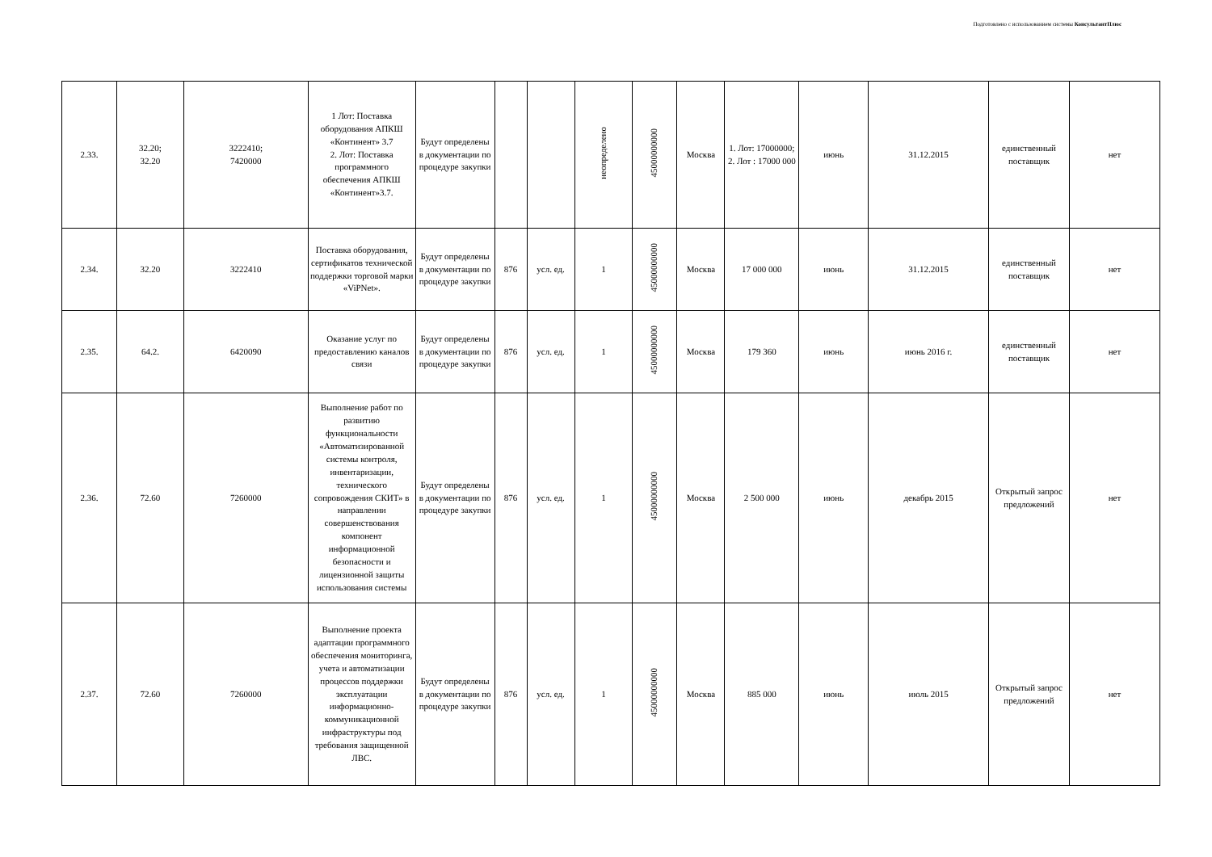Подготовлено с использованием системы КонсультантПлюс
| 2.33. | 32.20; 32.20 | 3222410; 7420000 | 1 Лот: Поставка оборудования АПКШ «Континент» 3.7 2. Лот: Поставка программного обеспечения АПКШ «Континент»3.7. | Будут определены в документации по процедуре закупки | | | неопределено | 45000000000 | Москва | 1. Лот: 17000000; 2. Лот : 17000 000 | июнь | 31.12.2015 | единственный поставщик | нет |
| 2.34. | 32.20 | 3222410 | Поставка оборудования, сертификатов технической поддержки торговой марки «ViPNet». | Будут определены в документации по процедуре закупки | 876 | усл. ед. | 1 | 45000000000 | Москва | 17 000 000 | июнь | 31.12.2015 | единственный поставщик | нет |
| 2.35. | 64.2. | 6420090 | Оказание услуг по предоставлению каналов связи | Будут определены в документации по процедуре закупки | 876 | усл. ед. | 1 | 45000000000 | Москва | 179 360 | июнь | июнь 2016 г. | единственный поставщик | нет |
| 2.36. | 72.60 | 7260000 | Выполнение работ по развитию функциональности «Автоматизированной системы контроля, инвентаризации, технического сопровождения СКИТ» в направлении совершенствования компонент информационной безопасности и лицензионной защиты использования системы | Будут определены в документации по процедуре закупки | 876 | усл. ед. | 1 | 45000000000 | Москва | 2 500 000 | июнь | декабрь 2015 | Открытый запрос предложений | нет |
| 2.37. | 72.60 | 7260000 | Выполнение проекта адаптации программного обеспечения мониторинга, учета и автоматизации процессов поддержки эксплуатации информационно-коммуникационной инфраструктуры под требования защищенной ЛВС. | Будут определены в документации по процедуре закупки | 876 | усл. ед. | 1 | 45000000000 | Москва | 885 000 | июнь | июль 2015 | Открытый запрос предложений | нет |